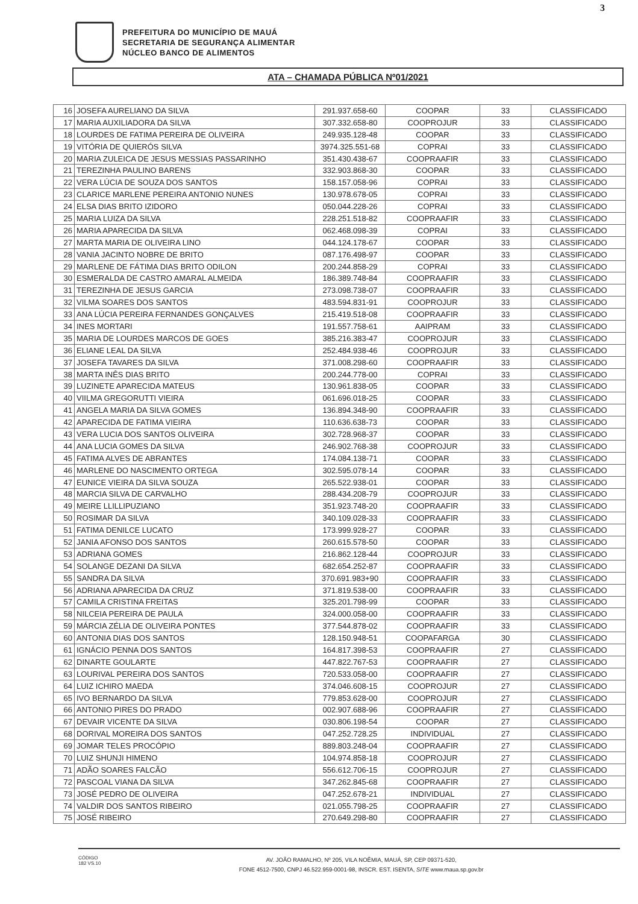3
PREFEITURA DO MUNICÍPIO DE MAUÁ
SECRETARIA DE SEGURANÇA ALIMENTAR
NÚCLEO BANCO DE ALIMENTOS
ATA – CHAMADA PÚBLICA Nº01/2021
| 16 | JOSEFA AURELIANO DA SILVA | 291.937.658-60 | COOPAR | 33 | CLASSIFICADO |
| 17 | MARIA AUXILIADORA DA SILVA | 307.332.658-80 | COOPROJUR | 33 | CLASSIFICADO |
| 18 | LOURDES DE FATIMA PEREIRA DE OLIVEIRA | 249.935.128-48 | COOPAR | 33 | CLASSIFICADO |
| 19 | VITÓRIA DE QUIERÓS SILVA | 3974.325.551-68 | COPRAI | 33 | CLASSIFICADO |
| 20 | MARIA ZULEICA DE JESUS MESSIAS PASSARINHO | 351.430.438-67 | COOPRAAFIR | 33 | CLASSIFICADO |
| 21 | TEREZINHA PAULINO BARENS | 332.903.868-30 | COOPAR | 33 | CLASSIFICADO |
| 22 | VERA LÚCIA DE SOUZA DOS SANTOS | 158.157.058-96 | COPRAI | 33 | CLASSIFICADO |
| 23 | CLARICE MARLENE PEREIRA ANTONIO NUNES | 130.978.678-05 | COPRAI | 33 | CLASSIFICADO |
| 24 | ELSA DIAS BRITO IZIDORO | 050.044.228-26 | COPRAI | 33 | CLASSIFICADO |
| 25 | MARIA LUIZA DA SILVA | 228.251.518-82 | COOPRAAFIR | 33 | CLASSIFICADO |
| 26 | MARIA APARECIDA DA SILVA | 062.468.098-39 | COPRAI | 33 | CLASSIFICADO |
| 27 | MARTA MARIA DE OLIVEIRA LINO | 044.124.178-67 | COOPAR | 33 | CLASSIFICADO |
| 28 | VANIA JACINTO NOBRE DE BRITO | 087.176.498-97 | COOPAR | 33 | CLASSIFICADO |
| 29 | MARLENE DE FÁTIMA DIAS BRITO ODILON | 200.244.858-29 | COPRAI | 33 | CLASSIFICADO |
| 30 | ESMERALDA DE CASTRO AMARAL ALMEIDA | 186.389.748-84 | COOPRAAFIR | 33 | CLASSIFICADO |
| 31 | TEREZINHA DE JESUS GARCIA | 273.098.738-07 | COOPRAAFIR | 33 | CLASSIFICADO |
| 32 | VILMA SOARES DOS SANTOS | 483.594.831-91 | COOPROJUR | 33 | CLASSIFICADO |
| 33 | ANA LÚCIA PEREIRA FERNANDES GONÇALVES | 215.419.518-08 | COOPRAAFIR | 33 | CLASSIFICADO |
| 34 | INES MORTARI | 191.557.758-61 | AAIPRAM | 33 | CLASSIFICADO |
| 35 | MARIA DE LOURDES MARCOS DE GOES | 385.216.383-47 | COOPROJUR | 33 | CLASSIFICADO |
| 36 | ELIANE LEAL DA SILVA | 252.484.938-46 | COOPROJUR | 33 | CLASSIFICADO |
| 37 | JOSEFA TAVARES DA SILVA | 371.008.298-60 | COOPRAAFIR | 33 | CLASSIFICADO |
| 38 | MARTA INÊS DIAS BRITO | 200.244.778-00 | COPRAI | 33 | CLASSIFICADO |
| 39 | LUZINETE APARECIDA MATEUS | 130.961.838-05 | COOPAR | 33 | CLASSIFICADO |
| 40 | VIILMA GREGORUTTI VIEIRA | 061.696.018-25 | COOPAR | 33 | CLASSIFICADO |
| 41 | ANGELA MARIA DA SILVA GOMES | 136.894.348-90 | COOPRAAFIR | 33 | CLASSIFICADO |
| 42 | APARECIDA DE FATIMA VIEIRA | 110.636.638-73 | COOPAR | 33 | CLASSIFICADO |
| 43 | VERA LUCIA DOS SANTOS OLIVEIRA | 302.728.968-37 | COOPAR | 33 | CLASSIFICADO |
| 44 | ANA LUCIA GOMES DA SILVA | 246.902.768-38 | COOPROJUR | 33 | CLASSIFICADO |
| 45 | FATIMA ALVES DE ABRANTES | 174.084.138-71 | COOPAR | 33 | CLASSIFICADO |
| 46 | MARLENE DO NASCIMENTO ORTEGA | 302.595.078-14 | COOPAR | 33 | CLASSIFICADO |
| 47 | EUNICE VIEIRA DA SILVA SOUZA | 265.522.938-01 | COOPAR | 33 | CLASSIFICADO |
| 48 | MARCIA SILVA DE CARVALHO | 288.434.208-79 | COOPROJUR | 33 | CLASSIFICADO |
| 49 | MEIRE LLILLIPUZIANO | 351.923.748-20 | COOPRAAFIR | 33 | CLASSIFICADO |
| 50 | ROSIMAR DA SILVA | 340.109.028-33 | COOPRAAFIR | 33 | CLASSIFICADO |
| 51 | FATIMA DENILCE LUCATO | 173.999.928-27 | COOPAR | 33 | CLASSIFICADO |
| 52 | JANIA AFONSO DOS SANTOS | 260.615.578-50 | COOPAR | 33 | CLASSIFICADO |
| 53 | ADRIANA GOMES | 216.862.128-44 | COOPROJUR | 33 | CLASSIFICADO |
| 54 | SOLANGE DEZANI DA SILVA | 682.654.252-87 | COOPRAAFIR | 33 | CLASSIFICADO |
| 55 | SANDRA DA SILVA | 370.691.983+90 | COOPRAAFIR | 33 | CLASSIFICADO |
| 56 | ADRIANA APARECIDA DA CRUZ | 371.819.538-00 | COOPRAAFIR | 33 | CLASSIFICADO |
| 57 | CAMILA CRISTINA FREITAS | 325.201.798-99 | COOPAR | 33 | CLASSIFICADO |
| 58 | NILCEIA PEREIRA DE PAULA | 324.000.058-00 | COOPRAAFIR | 33 | CLASSIFICADO |
| 59 | MÁRCIA ZÉLIA DE OLIVEIRA PONTES | 377.544.878-02 | COOPRAAFIR | 33 | CLASSIFICADO |
| 60 | ANTONIA DIAS DOS SANTOS | 128.150.948-51 | COOPAFARGA | 30 | CLASSIFICADO |
| 61 | IGNÁCIO PENNA DOS SANTOS | 164.817.398-53 | COOPRAAFIR | 27 | CLASSIFICADO |
| 62 | DINARTE GOULARTE | 447.822.767-53 | COOPRAAFIR | 27 | CLASSIFICADO |
| 63 | LOURIVAL PEREIRA DOS SANTOS | 720.533.058-00 | COOPRAAFIR | 27 | CLASSIFICADO |
| 64 | LUIZ ICHIRO MAEDA | 374.046.608-15 | COOPROJUR | 27 | CLASSIFICADO |
| 65 | IVO BERNARDO DA SILVA | 779.853.628-00 | COOPROJUR | 27 | CLASSIFICADO |
| 66 | ANTONIO PIRES DO PRADO | 002.907.688-96 | COOPRAAFIR | 27 | CLASSIFICADO |
| 67 | DEVAIR VICENTE DA SILVA | 030.806.198-54 | COOPAR | 27 | CLASSIFICADO |
| 68 | DORIVAL MOREIRA DOS SANTOS | 047.252.728.25 | INDIVIDUAL | 27 | CLASSIFICADO |
| 69 | JOMAR TELES PROCÓPIO | 889.803.248-04 | COOPRAAFIR | 27 | CLASSIFICADO |
| 70 | LUIZ SHUNJI HIMENO | 104.974.858-18 | COOPROJUR | 27 | CLASSIFICADO |
| 71 | ADÃO SOARES FALCÃO | 556.612.706-15 | COOPROJUR | 27 | CLASSIFICADO |
| 72 | PASCOAL VIANA DA SILVA | 347.262.845-68 | COOPRAAFIR | 27 | CLASSIFICADO |
| 73 | JOSÉ PEDRO DE OLIVEIRA | 047.252.678-21 | INDIVIDUAL | 27 | CLASSIFICADO |
| 74 | VALDIR DOS SANTOS RIBEIRO | 021.055.798-25 | COOPRAAFIR | 27 | CLASSIFICADO |
| 75 | JOSÉ RIBEIRO | 270.649.298-80 | COOPRAAFIR | 27 | CLASSIFICADO |
CÓDIGO 182 VS.10
AV. JOÃO RAMALHO, Nº 205, VILA NOÊMIA, MAUÁ, SP, CEP 09371-520,
FONE 4512-7500, CNPJ 46.522.959-0001-98, INSCR. EST. ISENTA, SITE www.maua.sp.gov.br